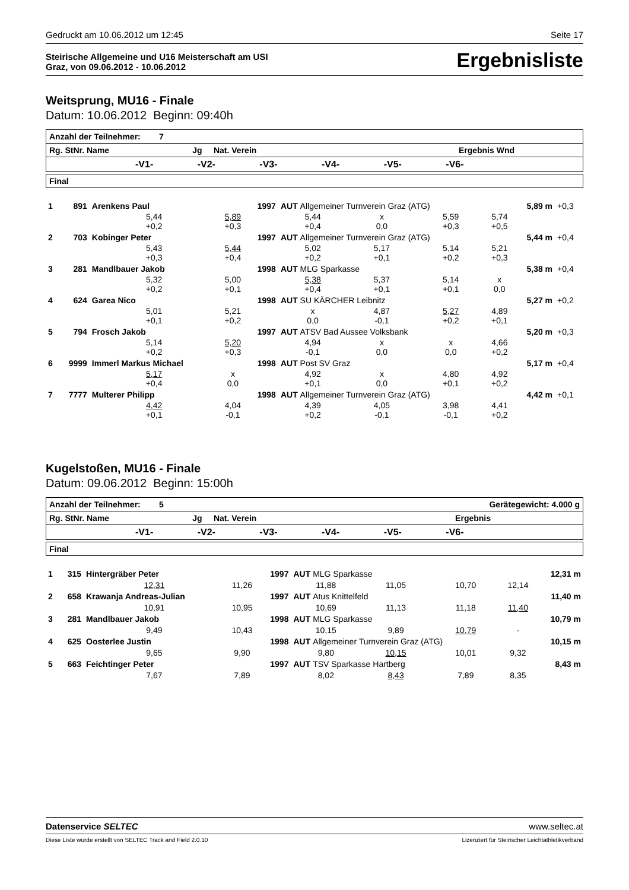Gedruckt am 10.06.2012 um 12:45 Seite 17
Steirische Allgemeine und U16 Meisterschaft am USI
Graz, von 09.06.2012 - 10.06.2012
Ergebnisliste
Weitsprung, MU16 - Finale
Datum: 10.06.2012 Beginn: 09:40h
| Anzahl der Teilnehmer: 7 |
| Rg. StNr. Name Jg Nat. Verein Ergebnis Wnd |
| -V1- -V2- -V3- -V4- -V5- -V6- |
| Final |
| 1 | 891 | Arenkens Paul | | 1997 | AUT Allgemeiner Turnverein Graz (ATG) | | | | 5,89 m | +0,3 |
| | | 5,44 +0,2 | 5,89 +0,3 | | 5,44 +0,4 | x 0,0 | 5,59 +0,3 | 5,74 +0,5 | | |
| 2 | 703 | Kobinger Peter | | 1997 | AUT Allgemeiner Turnverein Graz (ATG) | | | | 5,44 m | +0,4 |
| | | 5,43 +0,3 | 5,44 +0,4 | | 5,02 +0,2 | 5,17 +0,1 | 5,14 +0,2 | 5,21 +0,3 | | |
| 3 | 281 | Mandlbauer Jakob | | 1998 | AUT MLG Sparkasse | | | | 5,38 m | +0,4 |
| | | 5,32 +0,2 | 5,00 +0,1 | | 5,38 +0,4 | 5,37 +0,1 | 5,14 +0,1 | x 0,0 | | |
| 4 | 624 | Garea Nico | | 1998 | AUT SU KÄRCHER Leibnitz | | | | 5,27 m | +0,2 |
| | | 5,01 +0,1 | 5,21 +0,2 | | x 0,0 | 4,87 -0,1 | 5,27 +0,2 | 4,89 +0,1 | | |
| 5 | 794 | Frosch Jakob | | 1997 | AUT ATSV Bad Aussee Volksbank | | | | 5,20 m | +0,3 |
| | | 5,14 +0,2 | 5,20 +0,3 | | 4,94 -0,1 | x 0,0 | x 0,0 | 4,66 +0,2 | | |
| 6 | 9999 | Immerl Markus Michael | | 1998 | AUT Post SV Graz | | | | 5,17 m | +0,4 |
| | | 5,17 +0,4 | x 0,0 | | 4,92 +0,1 | x 0,0 | 4,80 +0,1 | 4,92 +0,2 | | |
| 7 | 7777 | Multerer Philipp | | 1998 | AUT Allgemeiner Turnverein Graz (ATG) | | | | 4,42 m | +0,1 |
| | | 4,42 +0,1 | 4,04 -0,1 | | 4,39 +0,2 | 4,05 -0,1 | 3,98 -0,1 | 4,41 +0,2 | | |
Kugelstoßen, MU16 - Finale
Datum: 09.06.2012 Beginn: 15:00h
| Anzahl der Teilnehmer: 5 Gerätegewicht: 4.000 g |
| Rg. StNr. Name Jg Nat. Verein Ergebnis |
| -V1- -V2- -V3- -V4- -V5- -V6- |
| Final |
| 1 | 315 | Hintergräber Peter | | 1997 | AUT MLG Sparkasse | | | | 12,31 m |
| | | 12,31 | 11,26 | | 11,88 | 11,05 | 10,70 | 12,14 | |
| 2 | 658 | Krawanja Andreas-Julian | | 1997 | AUT Atus Knittelfeld | | | | 11,40 m |
| | | 10,91 | 10,95 | | 10,69 | 11,13 | 11,18 | 11,40 | |
| 3 | 281 | Mandlbauer Jakob | | 1998 | AUT MLG Sparkasse | | | | 10,79 m |
| | | 9,49 | 10,43 | | 10,15 | 9,89 | 10,79 | - | |
| 4 | 625 | Oosterlee Justin | | 1998 | AUT Allgemeiner Turnverein Graz (ATG) | | | | 10,15 m |
| | | 9,65 | 9,90 | | 9,80 | 10,15 | 10,01 | 9,32 | |
| 5 | 663 | Feichtinger Peter | | 1997 | AUT TSV Sparkasse Hartberg | | | | 8,43 m |
| | | 7,67 | 7,89 | | 8,02 | 8,43 | 7,89 | 8,35 | |
Datenservice SELTEC www.seltec.at
Diese Liste wurde erstellt von SELTEC Track and Field 2.0.10 Lizenziert für Steirischer Leichtathletikverband